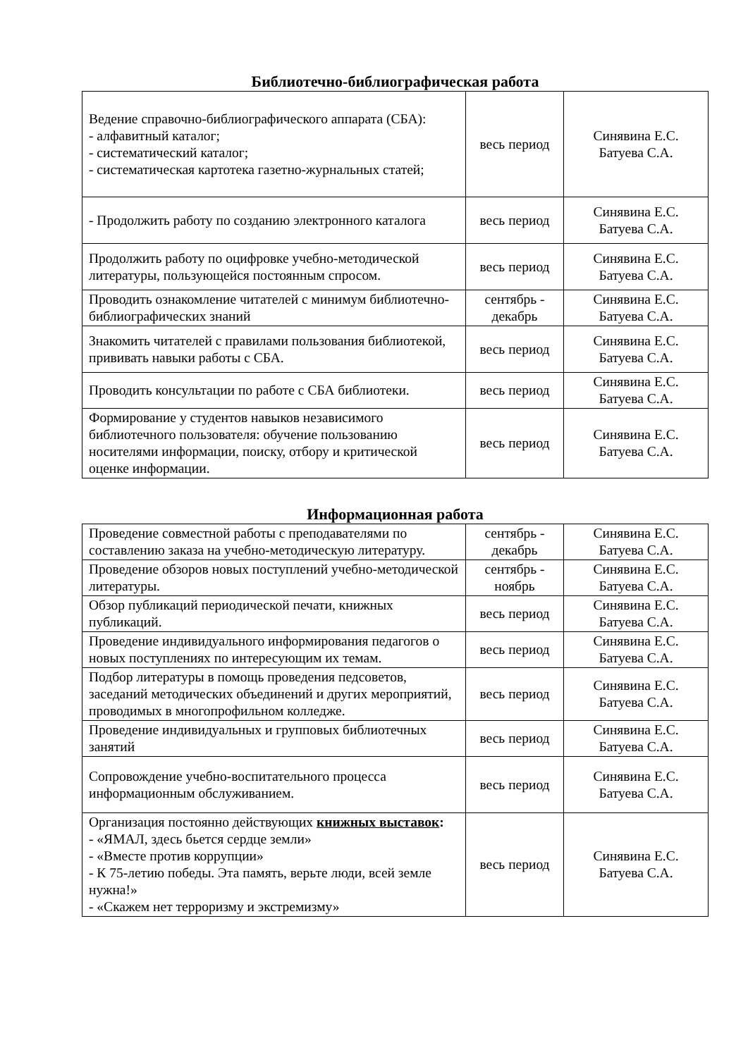Библиотечно-библиографическая работа
| Ведение справочно-библиографического аппарата (СБА): - алфавитный каталог; - систематический каталог; - систематическая картотека газетно-журнальных статей; | весь период | Синявина Е.С. Батуева С.А. |
| - Продолжить работу по созданию электронного каталога | весь период | Синявина Е.С. Батуева С.А. |
| Продолжить работу по оцифровке учебно-методической литературы, пользующейся постоянным спросом. | весь период | Синявина Е.С. Батуева С.А. |
| Проводить ознакомление читателей с минимум библиотечно-библиографических знаний | сентябрь - декабрь | Синявина Е.С. Батуева С.А. |
| Знакомить читателей с правилами пользования библиотекой, прививать навыки работы с СБА. | весь период | Синявина Е.С. Батуева С.А. |
| Проводить консультации по работе с СБА библиотеки. | весь период | Синявина Е.С. Батуева С.А. |
| Формирование у студентов навыков независимого библиотечного пользователя: обучение пользованию носителями информации, поиску, отбору и критической оценке информации. | весь период | Синявина Е.С. Батуева С.А. |
Информационная работа
| Проведение совместной работы с преподавателями по составлению заказа на учебно-методическую литературу. | сентябрь - декабрь | Синявина Е.С. Батуева С.А. |
| Проведение обзоров новых поступлений учебно-методической литературы. | сентябрь - ноябрь | Синявина Е.С. Батуева С.А. |
| Обзор публикаций периодической печати, книжных публикаций. | весь период | Синявина Е.С. Батуева С.А. |
| Проведение индивидуального информирования педагогов о новых поступлениях по интересующим их темам. | весь период | Синявина Е.С. Батуева С.А. |
| Подбор литературы в помощь проведения педсоветов, заседаний методических объединений и других мероприятий, проводимых в многопрофильном колледже. | весь период | Синявина Е.С. Батуева С.А. |
| Проведение индивидуальных и групповых библиотечных занятий | весь период | Синявина Е.С. Батуева С.А. |
| Сопровождение учебно-воспитательного процесса информационным обслуживанием. | весь период | Синявина Е.С. Батуева С.А. |
| Организация постоянно действующих книжных выставок : - «ЯМАЛ, здесь бьется сердце земли» - «Вместе против коррупции» - К 75-летию победы. Эта память, верьте люди, всей земле нужна!» - «Скажем нет терроризму и экстремизму» | весь период | Синявина Е.С. Батуева С.А. |